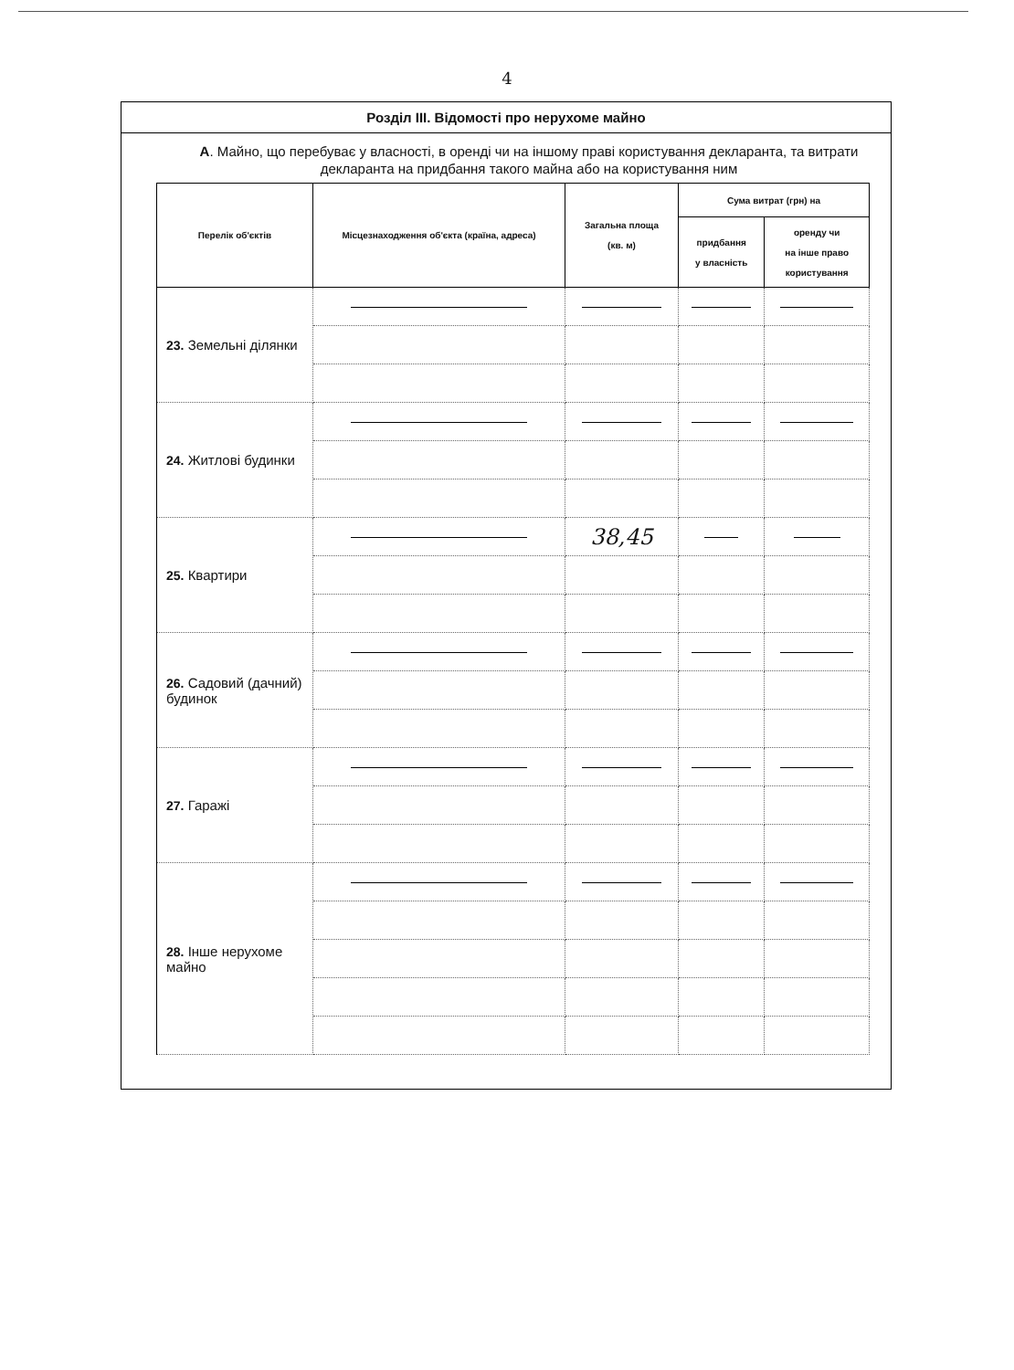4
Розділ III. Відомості про нерухоме майно
А. Майно, що перебуває у власності, в оренді чи на іншому праві користування декларанта, та витрати декларанта на придбання такого майна або на користування ним
| Перелік об'єктів | Місцезнаходження об'єкта (країна, адреса) | Загальна площа (кв. м) | Сума витрат (грн) на | |
| --- | --- | --- | --- | --- |
| | | | придбання у власність | оренду чи на інше право користування |
| 23. Земельні ділянки | | | | |
| 24. Житлові будинки | | | | |
| 25. Квартири | | 38,45 | | |
| 26. Садовий (дачний) будинок | | | | |
| 27. Гаражі | | | | |
| 28. Інше нерухоме майно | | | | |